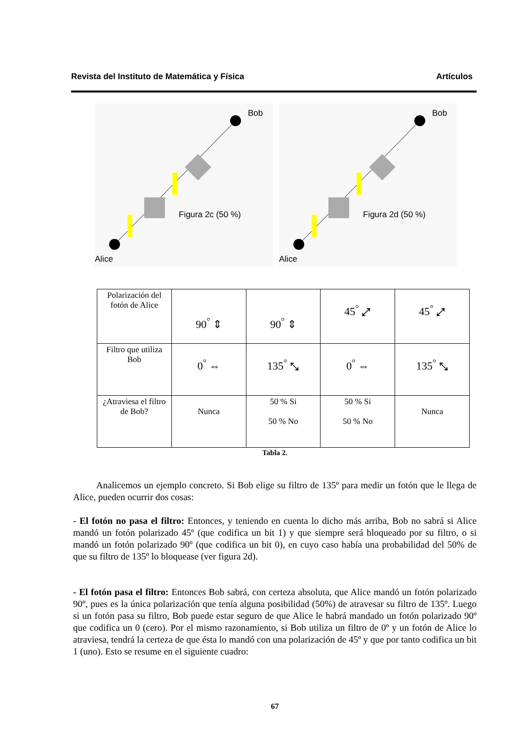Revista del Instituto de Matemática y Física Artículos
Bob
Alice
Figura 2c (50 %)
Bob
Alice
Figura 2d (50 %)
| Polarización del fotón de Alice | 90<sup>°</sup> ⇕ | 90<sup>°</sup> ⇕ | 45<sup>°</sup> ⤢ | 45<sup>°</sup> ⤢ |
| Filtro que utiliza Bob | 0<sup>°</sup> ⇔ | 135<sup>°</sup> ⤡ | 0<sup>°</sup> ⇔ | 135<sup>°</sup> ⤡ |
| ¿Atraviesa el filtro de Bob? | Nunca | 50 % Si 50 % No | 50 % Si 50 % No | Nunca |
Tabla 2.
Analicemos un ejemplo concreto. Si Bob elige su filtro de 135º para medir un fotón que le llega de Alice, pueden ocurrir dos cosas:
- El fotón no pasa el filtro: Entonces, y teniendo en cuenta lo dicho más arriba, Bob no sabrá si Alice mandó un fotón polarizado 45º (que codifica un bit 1) y que siempre será bloqueado por su filtro, o si mandó un fotón polarizado 90º (que codifica un bit 0), en cuyo caso había una probabilidad del 50% de que su filtro de 135º lo bloquease (ver figura 2d).
- El fotón pasa el filtro: Entonces Bob sabrá, con certeza absoluta, que Alice mandó un fotón polarizado 90º, pues es la única polarización que tenía alguna posibilidad (50%) de atravesar su filtro de 135º. Luego si un fotón pasa su filtro, Bob puede estar seguro de que Alice le habrá mandado un fotón polarizado 90º que codifica un 0 (cero). Por el mismo razonamiento, si Bob utiliza un filtro de 0º y un fotón de Alice lo atraviesa, tendrá la certeza de que ésta lo mandó con una polarización de 45º y que por tanto codifica un bit 1 (uno). Esto se resume en el siguiente cuadro:
67